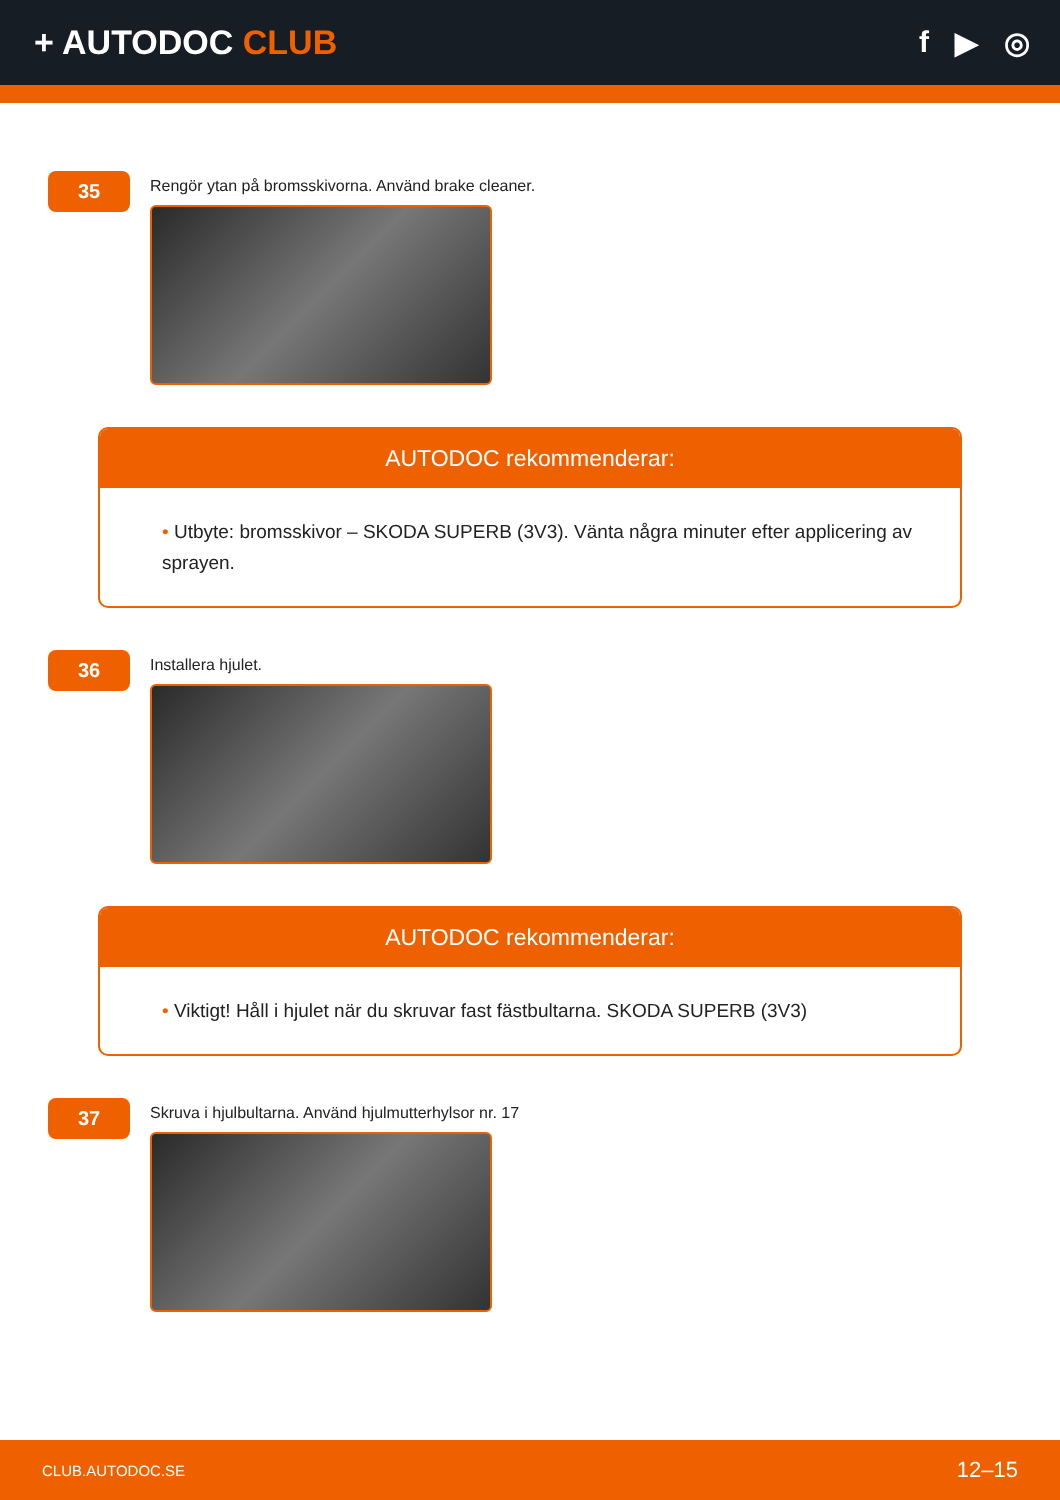+ AUTODOC CLUB f ▶ ◎
35
Rengör ytan på bromsskivorna. Använd brake cleaner.
AUTODOC rekommenderar:
• Utbyte: bromsskivor – SKODA SUPERB (3V3). Vänta några minuter efter applicering av sprayen.
36
Installera hjulet.
AUTODOC rekommenderar:
• Viktigt! Håll i hjulet när du skruvar fast fästbultarna. SKODA SUPERB (3V3)
37
Skruva i hjulbultarna. Använd hjulmutterhylsor nr. 17
CLUB.AUTODOC.SE 12–15